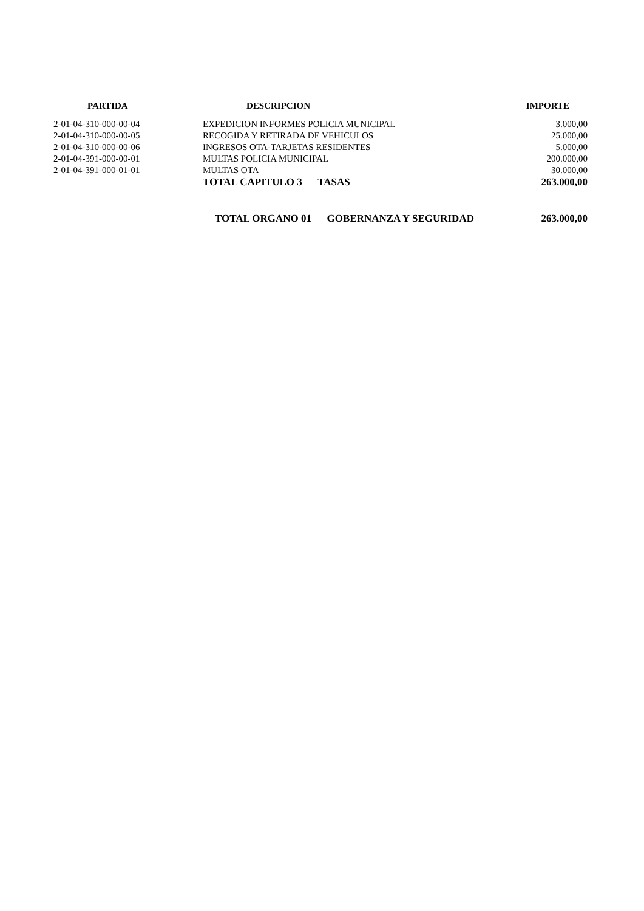| PARTIDA | DESCRIPCION | IMPORTE |
| --- | --- | --- |
| 2-01-04-310-000-00-04 | EXPEDICION INFORMES POLICIA MUNICIPAL | 3.000,00 |
| 2-01-04-310-000-00-05 | RECOGIDA Y RETIRADA DE VEHICULOS | 25.000,00 |
| 2-01-04-310-000-00-06 | INGRESOS OTA-TARJETAS RESIDENTES | 5.000,00 |
| 2-01-04-391-000-00-01 | MULTAS POLICIA MUNICIPAL | 200.000,00 |
| 2-01-04-391-000-01-01 | MULTAS OTA | 30.000,00 |
| | TOTAL CAPITULO 3 TASAS | 263.000,00 |
| | TOTAL ORGANO 01 GOBERNANZA Y SEGURIDAD | 263.000,00 |